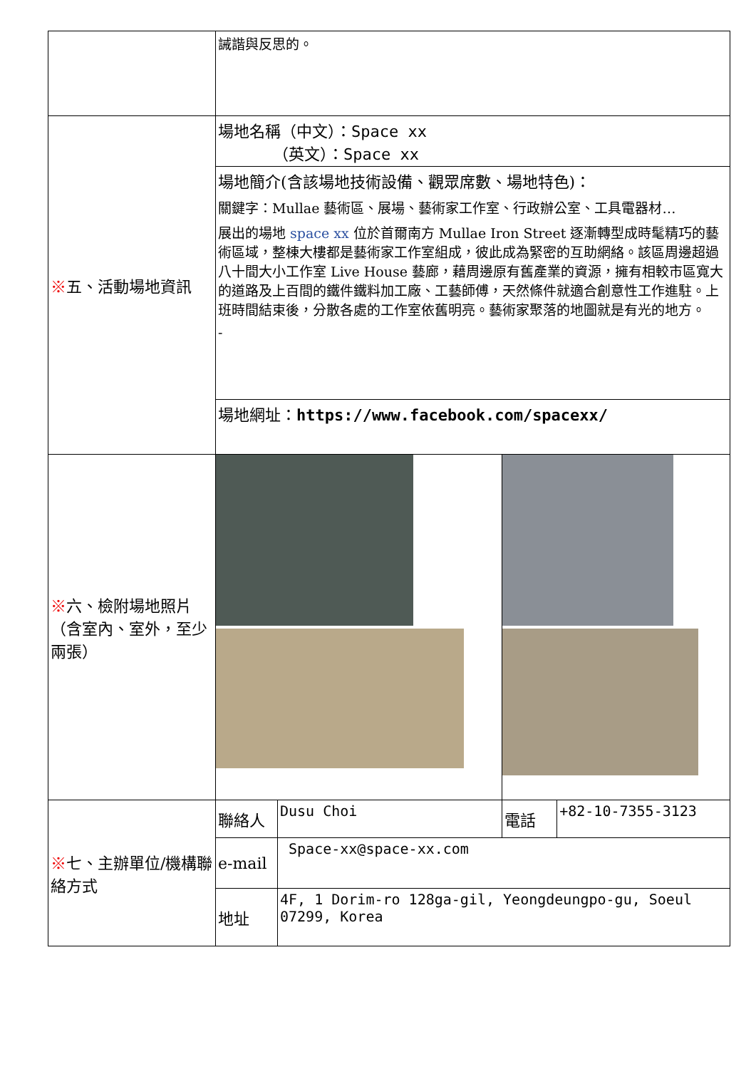| | 誡諧與反思的。 | | | |
| ※ 五、活動場地資訊 | 場地名稱（中文）： Space xx （英文）： Space xx | | | |
| | 場地簡介(含該場地技術設備、觀眾席數、場地特色)： 關鍵字：Mullae 藝術區、展場、藝術家工作室、行政辦公室、工具電器材… 展出的場地 space xx 位於首爾南方 Mullae Iron Street 逐漸轉型成時髦精巧的藝術區域，整棟大樓都是藝術家工作室組成，彼此成為緊密的互助網絡。該區周邊超過八十間大小工作室 Live House 藝廊，藉周邊原有舊產業的資源，擁有相較市區寬大的道路及上百間的鐵件鐵料加工廠、工藝師傅，天然條件就適合創意性工作進駐。上班時間結束後，分散各處的工作室依舊明亮。藝術家聚落的地圖就是有光的地方。 - | | | |
| | 場地網址： https://www.facebook.com/spacexx/ | | | |
| ※ 六、檢附場地照片（含室內、室外，至少兩張） | | | | |
| ※ 七、主辦單位/機構聯絡方式 | 聯絡人 | Dusu Choi | 電話 | +82-10-7355-3123 |
| | e-mail | Space-xx@space-xx.com | | |
| | 地址 | 4F, 1 Dorim-ro 128ga-gil, Yeongdeungpo-gu, Soeul 07299, Korea | | |